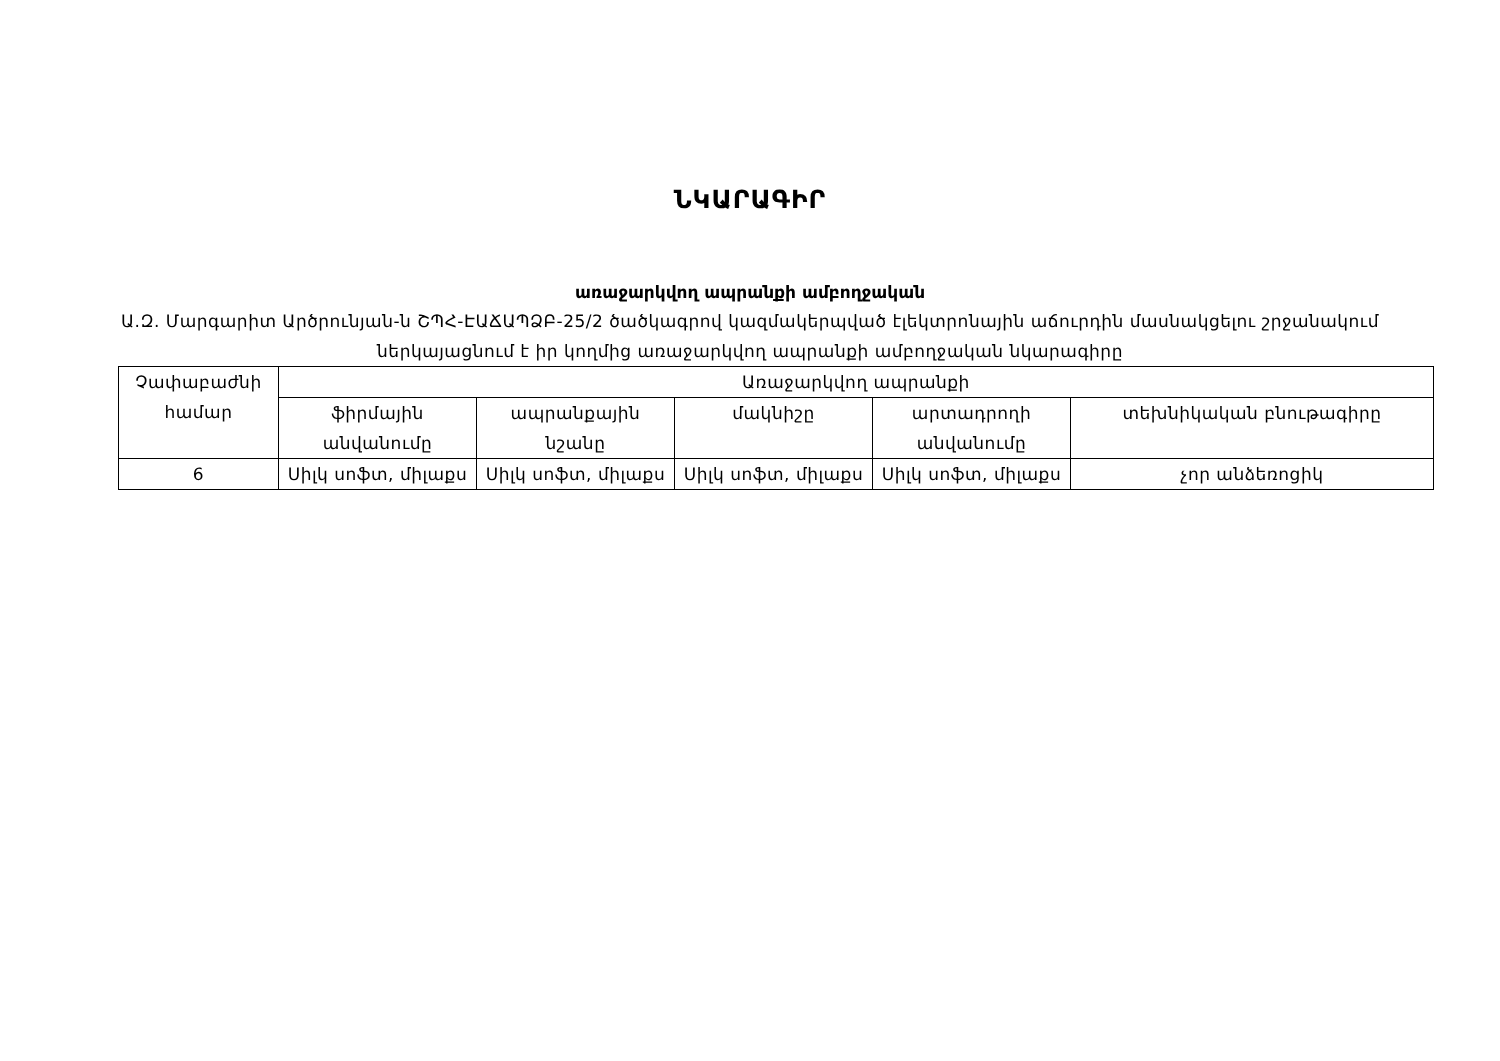ՆԿԱՐԱԳԻՐ
առաջարկվող ապրանքի ամբողջական
Ա.Զ. Մարգարիտ Արծրունյան-ն ՇՊՀ-ԷԱՃԱՊՁԲ-25/2 ծածկագրով կազմակերպված էլեկտրոնային աճուրդին մասնակցելու շրջանակում ներկայացնում է իր կողմից առաջարկվող ապրանքի ամբողջական նկարագիրը
| Չափաբաժնի համար | Առաջարկվող ապրանքի | | | | |
| --- | --- | --- | --- | --- | --- |
| | ֆիրմային անվանումը | ապրանքային նշանը | մակնիշը | արտադրողի անվանումը | տեխնիկական բնութագիրը |
| 6 | Սիլկ սոֆտ, միլաքս | Սիլկ սոֆտ, միլաքս | Սիլկ սոֆտ, միլաքս | Սիլկ սոֆտ, միլաքս | չոր անձեռոցիկ |